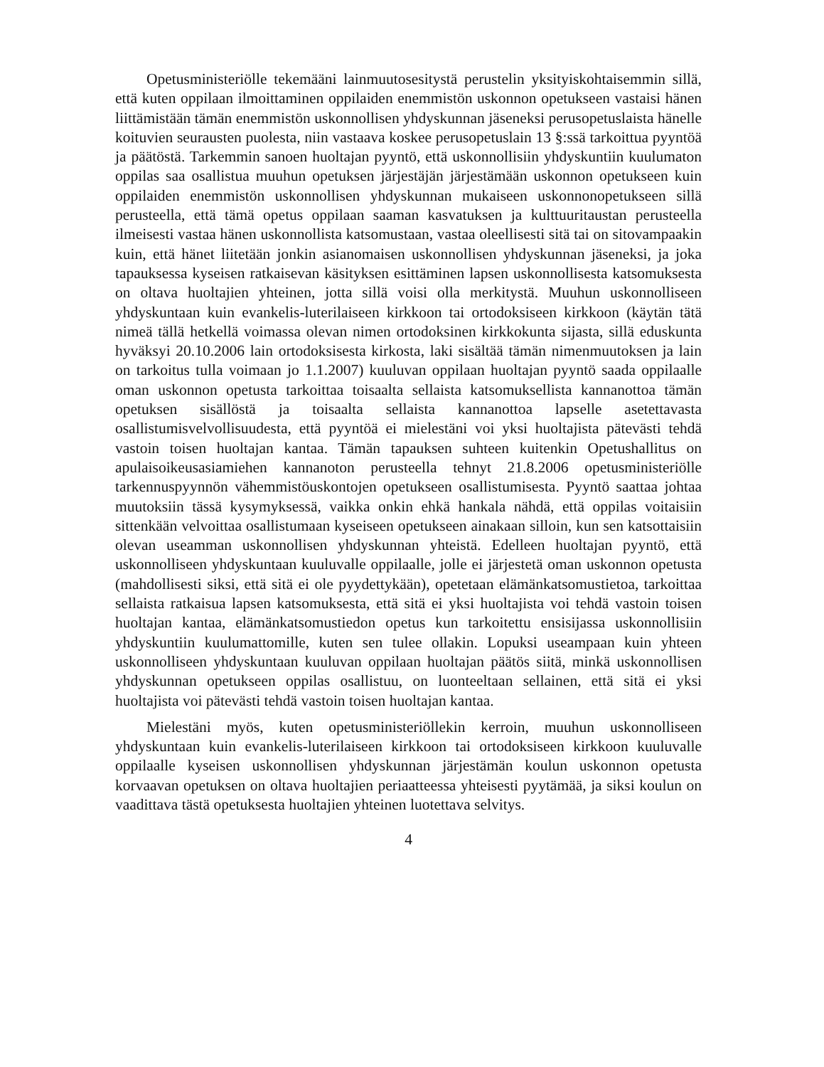Opetusministeriölle tekemääni lainmuutosesitystä perustelin yksityiskohtaisemmin sillä, että kuten oppilaan ilmoittaminen oppilaiden enemmistön uskonnon opetukseen vastaisi hänen liittämistään tämän enemmistön uskonnollisen yhdyskunnan jäseneksi perusopetuslaista hänelle koituvien seurausten puolesta, niin vastaava koskee perusopetuslain 13 §:ssä tarkoittua pyyntöä ja päätöstä. Tarkemmin sanoen huoltajan pyyntö, että uskonnollisiin yhdyskuntiin kuulumaton oppilas saa osallistua muuhun opetuksen järjestäjän järjestämään uskonnon opetukseen kuin oppilaiden enemmistön uskonnollisen yhdyskunnan mukaiseen uskonnonopetukseen sillä perusteella, että tämä opetus oppilaan saaman kasvatuksen ja kulttuuritaustan perusteella ilmeisesti vastaa hänen uskonnollista katsomustaan, vastaa oleellisesti sitä tai on sitovampaakin kuin, että hänet liitetään jonkin asianomaisen uskonnollisen yhdyskunnan jäseneksi, ja joka tapauksessa kyseisen ratkaisevan käsityksen esittäminen lapsen uskonnollisesta katsomuksesta on oltava huoltajien yhteinen, jotta sillä voisi olla merkitystä. Muuhun uskonnolliseen yhdyskuntaan kuin evankelis-luterilaiseen kirkkoon tai ortodoksiseen kirkkoon (käytän tätä nimeä tällä hetkellä voimassa olevan nimen ortodoksinen kirkkokunta sijasta, sillä eduskunta hyväksyi 20.10.2006 lain ortodoksisesta kirkosta, laki sisältää tämän nimenmuutoksen ja lain on tarkoitus tulla voimaan jo 1.1.2007) kuuluvan oppilaan huoltajan pyyntö saada oppilaalle oman uskonnon opetusta tarkoittaa toisaalta sellaista katsomuksellista kannanottoa tämän opetuksen sisällöstä ja toisaalta sellaista kannanottoa lapselle asetettavasta osallistumisvelvollisuudesta, että pyyntöä ei mielestäni voi yksi huoltajista pätevästi tehdä vastoin toisen huoltajan kantaa. Tämän tapauksen suhteen kuitenkin Opetushallitus on apulaisoikeusasiamiehen kannanoton perusteella tehnyt 21.8.2006 opetusministeriölle tarkennuspyynnön vähemmistöuskontojen opetukseen osallistumisesta. Pyyntö saattaa johtaa muutoksiin tässä kysymyksessä, vaikka onkin ehkä hankala nähdä, että oppilas voitaisiin sittenkään velvoittaa osallistumaan kyseiseen opetukseen ainakaan silloin, kun sen katsottaisiin olevan useamman uskonnollisen yhdyskunnan yhteistä. Edelleen huoltajan pyyntö, että uskonnolliseen yhdyskuntaan kuuluvalle oppilaalle, jolle ei järjestetä oman uskonnon opetusta (mahdollisesti siksi, että sitä ei ole pyydettykään), opetetaan elämänkatsomustietoa, tarkoittaa sellaista ratkaisua lapsen katsomuksesta, että sitä ei yksi huoltajista voi tehdä vastoin toisen huoltajan kantaa, elämänkatsomustiedon opetus kun tarkoitettu ensisijassa uskonnollisiin yhdyskuntiin kuulumattomille, kuten sen tulee ollakin. Lopuksi useampaan kuin yhteen uskonnolliseen yhdyskuntaan kuuluvan oppilaan huoltajan päätös siitä, minkä uskonnollisen yhdyskunnan opetukseen oppilas osallistuu, on luonteeltaan sellainen, että sitä ei yksi huoltajista voi pätevästi tehdä vastoin toisen huoltajan kantaa.
Mielestäni myös, kuten opetusministeriöllekin kerroin, muuhun uskonnolliseen yhdyskuntaan kuin evankelis-luterilaiseen kirkkoon tai ortodoksiseen kirkkoon kuuluvalle oppilaalle kyseisen uskonnollisen yhdyskunnan järjestämän koulun uskonnon opetusta korvaavan opetuksen on oltava huoltajien periaatteessa yhteisesti pyytämää, ja siksi koulun on vaadittava tästä opetuksesta huoltajien yhteinen luotettava selvitys.
4